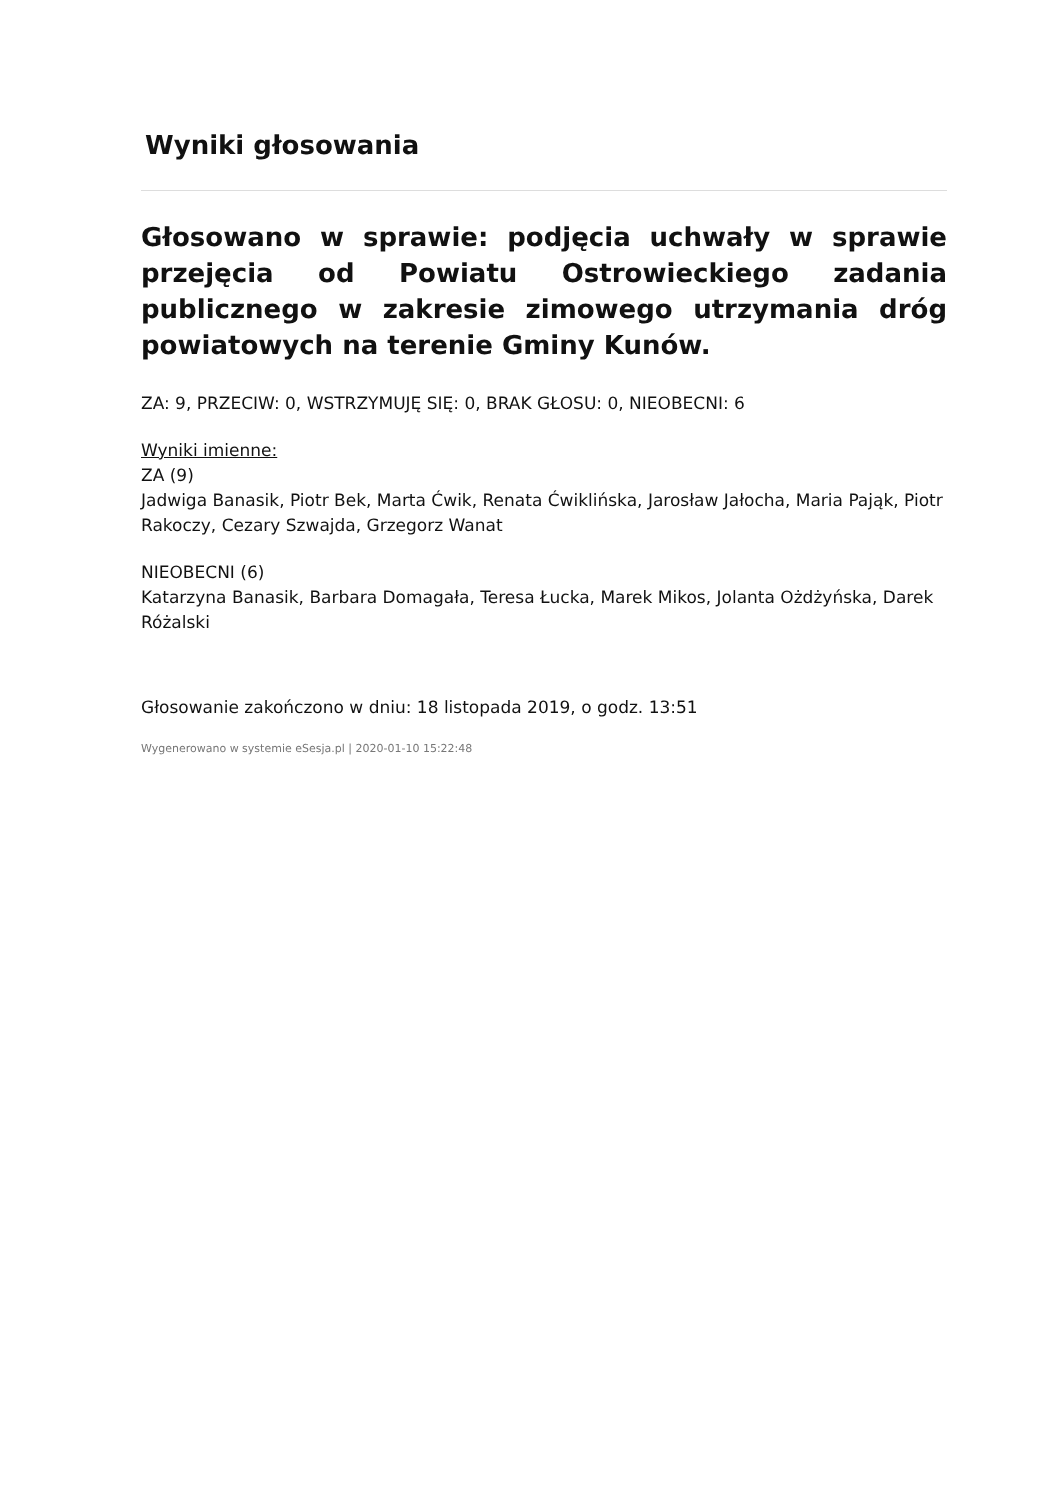Wyniki głosowania
Głosowano w sprawie: podjęcia uchwały w sprawie przejęcia od Powiatu Ostrowieckiego zadania publicznego w zakresie zimowego utrzymania dróg powiatowych na terenie Gminy Kunów.
ZA: 9, PRZECIW: 0, WSTRZYMUJĘ SIĘ: 0, BRAK GŁOSU: 0, NIEOBECNI: 6
Wyniki imienne:
ZA (9)
Jadwiga Banasik, Piotr Bek, Marta Ćwik, Renata Ćwiklińska, Jarosław Jałocha, Maria Pająk, Piotr Rakoczy, Cezary Szwajda, Grzegorz Wanat
NIEOBECNI (6)
Katarzyna Banasik, Barbara Domagała, Teresa Łucka, Marek Mikos, Jolanta Ożdżyńska, Darek Różalski
Głosowanie zakończono w dniu: 18 listopada 2019, o godz. 13:51
Wygenerowano w systemie eSesja.pl | 2020-01-10 15:22:48